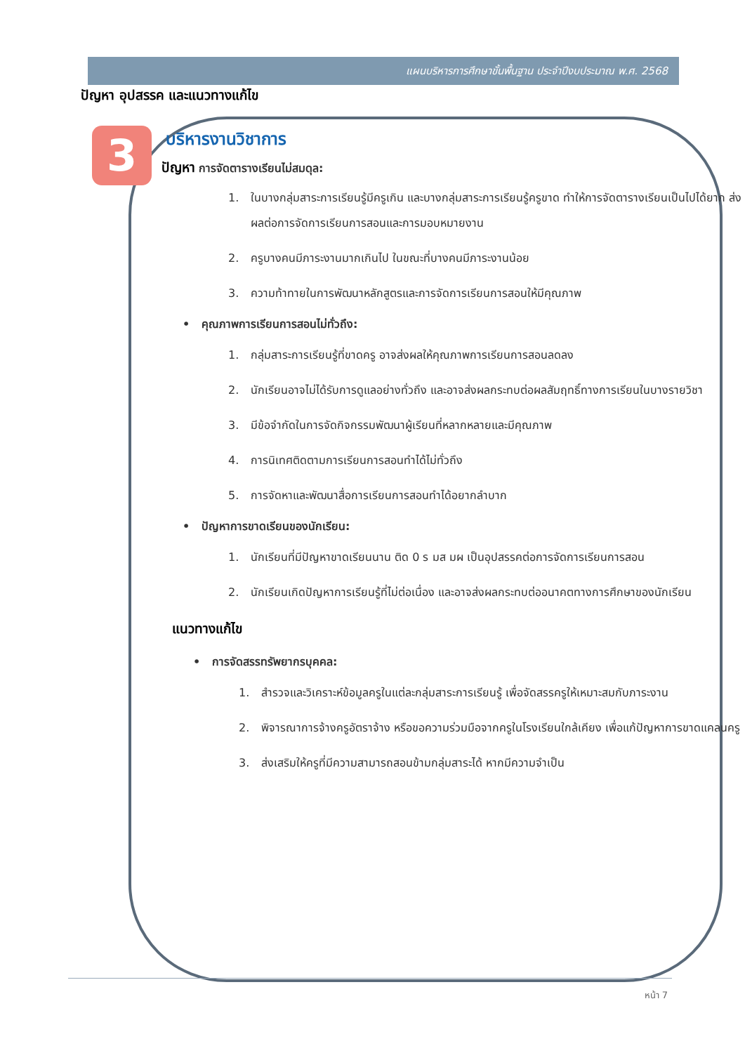แผนบริหารการศึกษาขั้นพื้นฐาน ประจำปีงบประมาณ พ.ศ. 2568
ปัญหา อุปสรรค และแนวทางแก้ไข
3
บริหารงานวิชาการ
ปัญหา การจัดตารางเรียนไม่สมดุล:
1. ในบางกลุ่มสาระการเรียนรู้มีครูเกิน และบางกลุ่มสาระการเรียนรู้ครูขาด ทำให้การจัดตารางเรียนเป็นไปได้ยาก ส่งผลต่อการจัดการเรียนการสอนและการมอบหมายงาน
2. ครูบางคนมีภาระงานมากเกินไป ในขณะที่บางคนมีภาระงานน้อย
3. ความท้าทายในการพัฒนาหลักสูตรและการจัดการเรียนการสอนให้มีคุณภาพ
• คุณภาพการเรียนการสอนไม่ทั่วถึง:
1. กลุ่มสาระการเรียนรู้ที่ขาดครู อาจส่งผลให้คุณภาพการเรียนการสอนลดลง
2. นักเรียนอาจไม่ได้รับการดูแลอย่างทั่วถึง และอาจส่งผลกระทบต่อผลสัมฤทธิ์ทางการเรียนในบางรายวิชา
3. มีข้อจำกัดในการจัดกิจกรรมพัฒนาผู้เรียนที่หลากหลายและมีคุณภาพ
4. การนิเทศติดตามการเรียนการสอนทำได้ไม่ทั่วถึง
5. การจัดหาและพัฒนาสื่อการเรียนการสอนทำได้อยากลำบาก
• ปัญหาการขาดเรียนของนักเรียน:
1. นักเรียนที่มีปัญหาขาดเรียนนาน ติด 0 ร มส มผ เป็นอุปสรรคต่อการจัดการเรียนการสอน
2. นักเรียนเกิดปัญหาการเรียนรู้ที่ไม่ต่อเนื่อง และอาจส่งผลกระทบต่ออนาคตทางการศึกษาของนักเรียน
แนวทางแก้ไข
• การจัดสรรทรัพยากรบุคคล:
1. สำรวจและวิเคราะห์ข้อมูลครูในแต่ละกลุ่มสาระการเรียนรู้ เพื่อจัดสรรครูให้เหมาะสมกับภาระงาน
2. พิจารณาการจ้างครูอัตราจ้าง หรือขอความร่วมมือจากครูในโรงเรียนใกล้เคียง เพื่อแก้ปัญหาการขาดแคลนครู
3. ส่งเสริมให้ครูที่มีความสามารถสอนข้ามกลุ่มสาระได้ หากมีความจำเป็น
หน้า 7